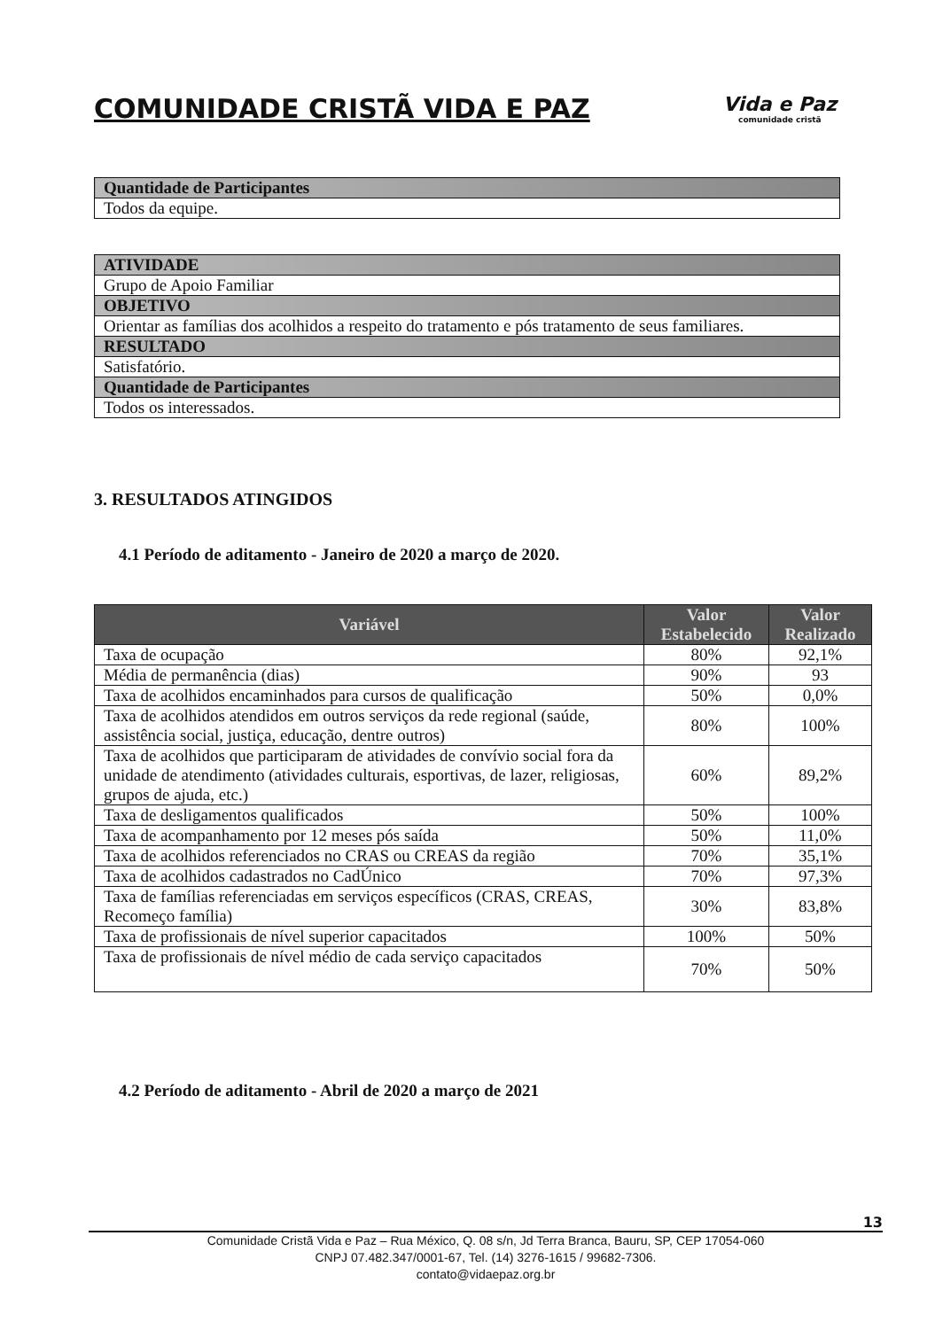COMUNIDADE CRISTÃ VIDA E PAZ
Vida e Paz
comunidade cristã
| Quantidade de Participantes |
| --- |
| Todos da equipe. |
| ATIVIDADE |
| --- |
| Grupo de Apoio Familiar |
| OBJETIVO |
| Orientar as famílias dos acolhidos a respeito do tratamento e pós tratamento de seus familiares. |
| RESULTADO |
| Satisfatório. |
| Quantidade de Participantes |
| Todos os interessados. |
3. RESULTADOS ATINGIDOS
4.1 Período de aditamento - Janeiro de 2020 a março de 2020.
| Variável | Valor Estabelecido | Valor Realizado |
| --- | --- | --- |
| Taxa de ocupação | 80% | 92,1% |
| Média de permanência (dias) | 90% | 93 |
| Taxa de acolhidos encaminhados para cursos de qualificação | 50% | 0,0% |
| Taxa de acolhidos atendidos em outros serviços da rede regional (saúde, assistência social, justiça, educação, dentre outros) | 80% | 100% |
| Taxa de acolhidos que participaram de atividades de convívio social fora da unidade de atendimento (atividades culturais, esportivas, de lazer, religiosas, grupos de ajuda, etc.) | 60% | 89,2% |
| Taxa de desligamentos qualificados | 50% | 100% |
| Taxa de acompanhamento por 12 meses pós saída | 50% | 11,0% |
| Taxa de acolhidos referenciados no CRAS ou CREAS da região | 70% | 35,1% |
| Taxa de acolhidos cadastrados no CadÚnico | 70% | 97,3% |
| Taxa de famílias referenciadas em serviços específicos (CRAS, CREAS, Recomeço família) | 30% | 83,8% |
| Taxa de profissionais de nível superior capacitados | 100% | 50% |
| Taxa de profissionais de nível médio de cada serviço capacitados | 70% | 50% |
4.2 Período de aditamento - Abril de 2020 a março de 2021
13
Comunidade Cristã Vida e Paz – Rua México, Q. 08 s/n, Jd Terra Branca, Bauru, SP, CEP 17054-060
CNPJ 07.482.347/0001-67, Tel. (14) 3276-1615 / 99682-7306.
contato@vidaepaz.org.br